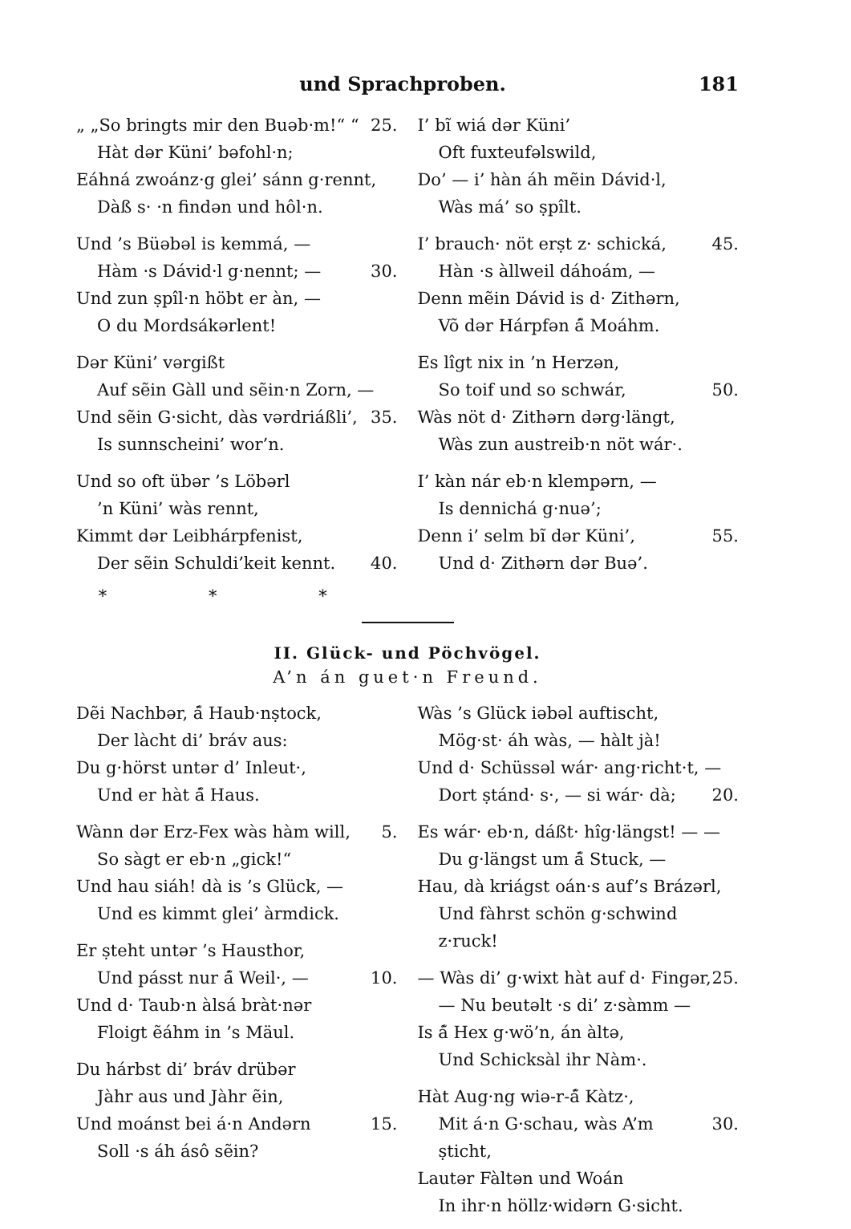und Sprachproben. 181
„ „So bringts mir den Buəb·m!“ “25.
Hàt dər Küni’ bəfohl·n;
Eáhná zwoánz·g glei’ sánn g·rennt,
Dàß s· ·n findən und hôl·n.
Und ’s Büəbəl is kemmá, —
Hàm ·s Dávid·l g·nennt; — 30.
Und zun ṣpîl·n höbt er àn, —
O du Mordsákərlent!
Dər Küni’ vərgißt
Auf sẽin Gàll und sẽin·n Zorn, —
Und sẽin G·sicht, dàs vərdriáßli’, 35.
Is sunnscheini’ wor’n.
Und so oft übər ’s Löbərl
’n Küni’ wàs rennt,
Kimmt dər Leibhárpfenist,
Der sẽin Schuldi’keit kennt. 40.
* * *
I’ bĩ wiá dər Küni’
Oft fuxteufəlswild,
Do’ — i’ hàn áh mẽin Dávid·l,
Wàs má’ so ṣpîlt.
I’ brauch· nöt erṣt z· schická, 45.
Hàn ·s àllweil dáhoám, —
Denn mẽin Dávid is d· Zithərn,
Võ dər Hárpfən á̃ Moáhm.
Es lîgt nix in ’n Herzən,
So toif und so schwár, 50.
Wàs nöt d· Zithərn dərg·längt,
Wàs zun austreib·n nöt wár·.
I’ kàn nár eb·n klempərn, —
Is dennichá g·nuə’;
Denn i’ selm bĩ dər Küni’, 55.
Und d· Zithərn dər Buə’.
II. Glück- und Pöchvögel.
A’n án guet·n Freund.
Dẽi Nachbər, á̃ Haub·nṣtock,
Der làcht di’ bráv aus:
Du g·hörst untər d’ Inleut·,
Und er hàt á̃ Haus.
Wànn dər Erz-Fex wàs hàm will, 5.
So sàgt er eb·n „gick!“
Und hau siáh! dà is ’s Glück, —
Und es kimmt glei’ àrmdick.
Er ṣteht untər ’s Hausthor,
Und pásst nur á̃ Weil·, — 10.
Und d· Taub·n àlsá bràt·nər
Floigt ẽáhm in ’s Mäul.
Du hárbst di’ bráv drübər
Jàhr aus und Jàhr ẽin,
Und moánst bei á·n Andərn 15.
Soll ·s áh ásô sẽin?
Wàs ’s Glück iəbəl auftischt,
Mög·st· áh wàs, — hàlt jà!
Und d· Schüssəl wár· ang·richt·t, —
Dort ṣtánd· s·, — si wár· dà; 20.
Es wár· eb·n, dáßt· hîg·längst! — —
Du g·längst um á̃ Stuck, —
Hau, dà kriágst oán·s auf’s Brázərl,
Und fàhrst schön g·schwind z·ruck!
— Wàs di’ g·wixt hàt auf d· Fingər, 25.
— Nu beutəlt ·s di’ z·sàmm —
Is á̃ Hex g·wö’n, án àltə,
Und Schicksàl ihr Nàm·.
Hàt Aug·ng wiə-r-á̃ Kàtz·,
Mit á·n G·schau, wàs A’m ṣticht, 30.
Lautər Fàltən und Woán
In ihr·n höllz·widərn G·sicht.